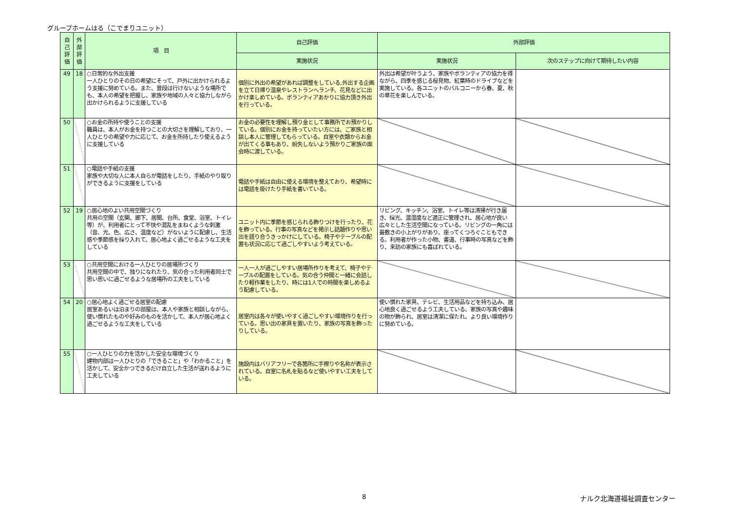グループホームはる（こでまりユニット）
| 自己評価 | 外部評価 | 項 目 | 自己評価 | 外部評価 | |
| --- | --- | --- | --- | --- | --- |
| | | | 実施状況 | 実施状況 | 次のステップに向けて期待したい内容 |
| 49 | 18 | ○日常的な外出支援 一人ひとりのその日の希望にそって、戸外に出かけられるよう支援に努めている。また、普段は行けないような場所でも、本人の希望を把握し、家族や地域の人々と協力しながら出かけられるように支援している | 個別に外出の希望があれば調整をしている,外出する企画を立て日帰り温泉やレストランへランチ、花見などに出かけ楽しめている。ボランティアあかりに協力頂き外出を行っている。 | 外出は希望が叶うよう、家族やボランティアの協力を得ながら、四季を感じる桜見物、紅葉時のドライブなどを実施している。各ユニットのバルコニーから春、夏、秋の草花を楽しんでいる。 | |
| 50 | | ○お金の所持や使うことの支援 職員は、本人がお金を持つことの大切さを理解しており、一人ひとりの希望や力に応じて、お金を所持したり使えるように支援している | お金の必要性を理解し預り金として事務所でお預かりしている。個別にお金を持っていたい方には、ご家族と相談し本人に管理してもらっている。自室や衣類からお金が出てくる事もあり、紛失しないよう預かりご家族の面会時に渡している。 | | |
| 51 | | ○電話や手紙の支援 家族や大切な人に本人自らが電話をしたり、手紙のやり取りができるように支援をしている | 電話や手紙は自由に使える環境を整えており、希望時には電話を掛けたり手紙を書いている。 | | |
| 52 | 19 | ○居心地のよい共用空間づくり 共用の空間（玄関、廊下、居間、台所、食堂、浴室、トイレ等）が、利用者にとって不快や混乱をまねくような刺激（音、光、色、広さ、温度など）がないように配慮し、生活感や季節感を採り入れて、居心地よく過ごせるような工夫をしている | ユニット内に季節を感じられる飾りつけを行ったり、花を飾っている。行事の写真などを掲示し話題作りや思い出を語り合うきっかけにしている。椅子やテーブルの配置も状況に応じて過ごしやすいよう考えている。 | リビング、キッチン、浴室、トイレ等は清掃が行き届き、採光、温湿度など適正に管理され、居心地が良い広々とした生活空間になっている。リビングの一角には畳敷きの小上がりがあり、座ってくつろぐこともできる。利用者が作った小物、書道、行事時の写真などを飾り、来訪の家族にも喜ばれている。 | |
| 53 | | ○共用空間における一人ひとりの居場所づくり 共用空間の中で、独りになれたり、気の合った利用者同士で思い思いに過ごせるような居場所の工夫をしている | 一人一人が過ごしやすい居場所作りを考えて、椅子やテーブルの配置をしている。気の合う仲間と一緒に会話したり軽作業をしたり、時には1人での時間を楽しめるよう配慮している。 | | |
| 54 | 20 | ○居心地よく過ごせる居室の配慮 居室あるいは泊まりの部屋は、本人や家族と相談しながら、使い慣れたものや好みのものを活かして、本人が居心地よく過ごせるような工夫をしている | 居室内は各々が使いやすく過ごしやすい環境作りを行っている。思い出の家具を置いたり、家族の写真を飾ったりしている。 | 使い慣れた家具、テレビ、生活用品などを持ち込み、居心地良く過ごせるよう工夫している。家族の写真や趣味の物が飾られ、居室は清潔に保たれ、より良い環境作りに努めている。 | |
| 55 | | ○一人ひとりの力を活かした安全な環境づくり 建物内部は一人ひとりの「できること」や「わかること」を活かして、安全かつできるだけ自立した生活が送れるように工夫している | 施設内はバリアフリーで各箇所に手擦りや名称が表示されている。自室に名札を貼るなど使いやすい工夫をしている。 | | |
8 ナルク北海道福祉調査センター